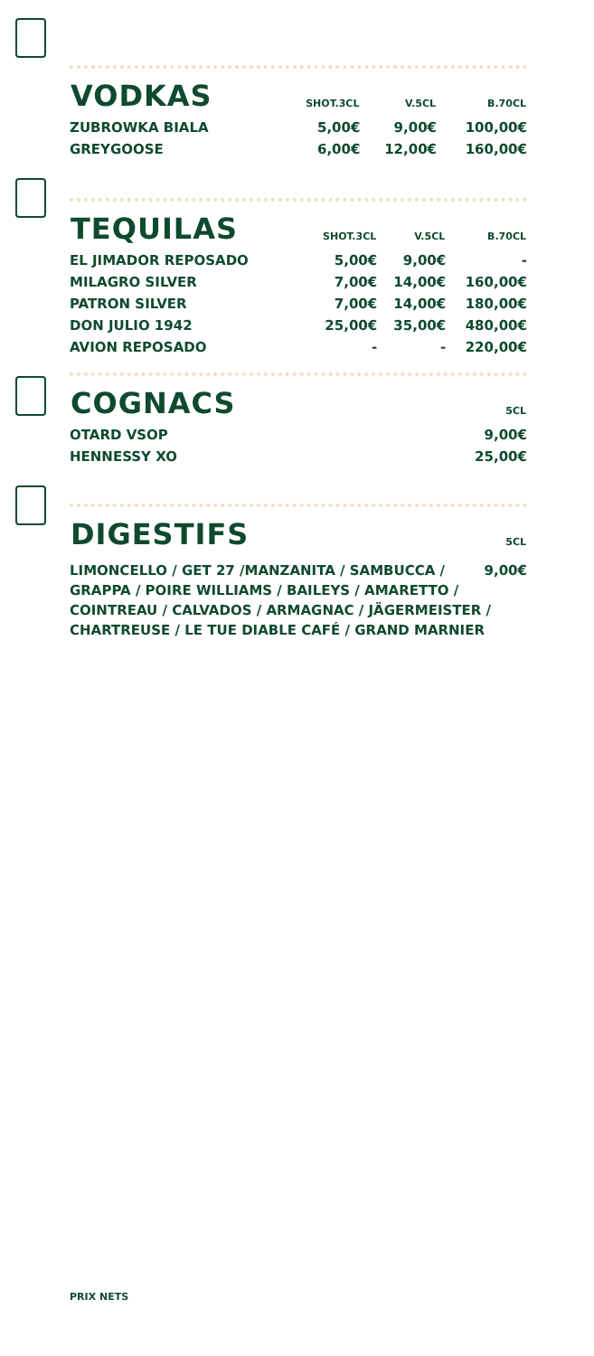| VODKAS | SHOT.3CL | V.5CL | B.70CL |
| --- | --- | --- | --- |
| ZUBROWKA BIALA | 5,00€ | 9,00€ | 100,00€ |
| GREYGOOSE | 6,00€ | 12,00€ | 160,00€ |
| TEQUILAS | SHOT.3CL | V.5CL | B.70CL |
| --- | --- | --- | --- |
| EL JIMADOR REPOSADO | 5,00€ | 9,00€ | - |
| MILAGRO SILVER | 7,00€ | 14,00€ | 160,00€ |
| PATRON SILVER | 7,00€ | 14,00€ | 180,00€ |
| DON JULIO 1942 | 25,00€ | 35,00€ | 480,00€ |
| AVION REPOSADO | - | - | 220,00€ |
| COGNACS | 5CL |
| --- | --- |
| OTARD VSOP | 9,00€ |
| HENNESSY XO | 25,00€ |
| DIGESTIFS | 5CL |
| --- | --- |
LIMONCELLO / GET 27 /MANZANITA / SAMBUCCA / 9,00€
GRAPPA / POIRE WILLIAMS / BAILEYS / AMARETTO / COINTREAU / CALVADOS / ARMAGNAC / JÄGERMEISTER / CHARTREUSE / LE TUE DIABLE CAFÉ / GRAND MARNIER
PRIX NETS